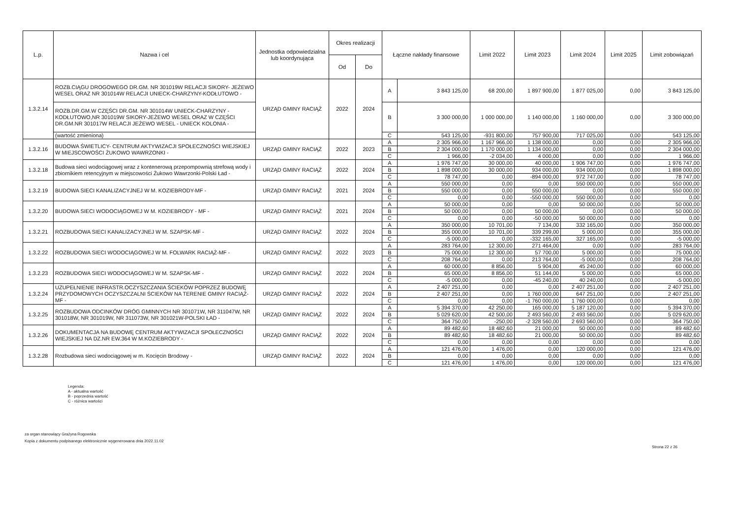| L.p. | Nazwa i cel | Jednostka odpowiedzialna lub koordynująca | Okres realizacji | | Łączne nakłady finansowe | | Limit 2022 | Limit 2023 | Limit 2024 | Limit 2025 | Limit zobowiązań |
| --- | --- | --- | --- | --- | --- | --- | --- | --- | --- | --- | --- |
| | | | Od | Do | | | | | | | |
| 1.3.2.14 | ROZB.CIĄGU DROGOWEGO DR.GM. NR 301019W RELACJI SIKORY- JEŻEWO WESEL ORAZ NR 301014W RELACJI UNIECK-CHARZYNY-KODŁUTOWO - | URZĄD GMINY RACIĄŻ | 2022 | 2024 | A | 3 843 125,00 | 68 200,00 | 1 897 900,00 | 1 877 025,00 | 0,00 | 3 843 125,00 |
| | ROZB.DR.GM.W CZĘŚCI DR.GM. NR 301014W UNIECK-CHARZYNY -KODŁUTOWO,NR 301019W SIKORY-JEŻEWO WESEL ORAZ W CZĘŚCI DR.GM.NR 301017W RELACJI JEŻEWO WESEL - UNIECK KOLONIA - | | | | B | 3 300 000,00 | 1 000 000,00 | 1 140 000,00 | 1 160 000,00 | 0,00 | 3 300 000,00 |
| | (wartość zmieniona) | | | | C | 543 125,00 | -931 800,00 | 757 900,00 | 717 025,00 | 0,00 | 543 125,00 |
| 1.3.2.16 | BUDOWA ŚWIETLICY- CENTRUM AKTYWIZACJI SPOŁECZNOŚCI WIEJSKIEJ W MIEJSCOWOŚCI ŻUKOWO WAWRZONKI - | URZĄD GMINY RACIĄŻ | 2022 | 2023 | A | 2 305 966,00 | 1 167 966,00 | 1 138 000,00 | 0,00 | 0,00 | 2 305 966,00 |
| | | | | | B | 2 304 000,00 | 1 170 000,00 | 1 134 000,00 | 0,00 | 0,00 | 2 304 000,00 |
| | | | | | C | 1 966,00 | -2 034,00 | 4 000,00 | 0,00 | 0,00 | 1 966,00 |
| 1.3.2.18 | Budowa sieci wodociągowej wraz z kontenerową przepompownią strefową wody i zbiornikiem retencyjnym w miejscowości Żukowo Wawrzonki-Polski Ład - | URZĄD GMINY RACIĄŻ | 2022 | 2024 | A | 1 976 747,00 | 30 000,00 | 40 000,00 | 1 906 747,00 | 0,00 | 1 976 747,00 |
| | | | | | B | 1 898 000,00 | 30 000,00 | 934 000,00 | 934 000,00 | 0,00 | 1 898 000,00 |
| | | | | | C | 78 747,00 | 0,00 | -894 000,00 | 972 747,00 | 0,00 | 78 747,00 |
| 1.3.2.19 | BUDOWA SIECI KANALIZACYJNEJ W M. KOZIEBRODY-MF - | URZĄD GMINY RACIĄŻ | 2021 | 2024 | A | 550 000,00 | 0,00 | 0,00 | 550 000,00 | 0,00 | 550 000,00 |
| | | | | | B | 550 000,00 | 0,00 | 550 000,00 | 0,00 | 0,00 | 550 000,00 |
| | | | | | C | 0,00 | 0,00 | -550 000,00 | 550 000,00 | 0,00 | 0,00 |
| 1.3.2.20 | BUDOWA SIECI WODOCIĄGOWEJ W M. KOZIEBRODY - MF - | URZĄD GMINY RACIĄŻ | 2021 | 2024 | A | 50 000,00 | 0,00 | 0,00 | 50 000,00 | 0,00 | 50 000,00 |
| | | | | | B | 50 000,00 | 0,00 | 50 000,00 | 0,00 | 0,00 | 50 000,00 |
| | | | | | C | 0,00 | 0,00 | -50 000,00 | 50 000,00 | 0,00 | 0,00 |
| 1.3.2.21 | ROZBUDOWA SIECI KANALIZACYJNEJ W M. SZAPSK-MF - | URZĄD GMINY RACIĄŻ | 2022 | 2024 | A | 350 000,00 | 10 701,00 | 7 134,00 | 332 165,00 | 0,00 | 350 000,00 |
| | | | | | B | 355 000,00 | 10 701,00 | 339 299,00 | 5 000,00 | 0,00 | 355 000,00 |
| | | | | | C | -5 000,00 | 0,00 | -332 165,00 | 327 165,00 | 0,00 | -5 000,00 |
| 1.3.2.22 | ROZBUDOWA SIECI WODOCIĄGOWEJ W M. FOLWARK RACIĄŻ-MF - | URZĄD GMINY RACIĄŻ | 2022 | 2023 | A | 283 764,00 | 12 300,00 | 271 464,00 | 0,00 | 0,00 | 283 764,00 |
| | | | | | B | 75 000,00 | 12 300,00 | 57 700,00 | 5 000,00 | 0,00 | 75 000,00 |
| | | | | | C | 208 764,00 | 0,00 | 213 764,00 | -5 000,00 | 0,00 | 208 764,00 |
| 1.3.2.23 | ROZBUDOWA SIECI WODOCIĄGOWEJ W M. SZAPSK-MF - | URZĄD GMINY RACIĄŻ | 2022 | 2024 | A | 60 000,00 | 8 856,00 | 5 904,00 | 45 240,00 | 0,00 | 60 000,00 |
| | | | | | B | 65 000,00 | 8 856,00 | 51 144,00 | 5 000,00 | 0,00 | 65 000,00 |
| | | | | | C | -5 000,00 | 0,00 | -45 240,00 | 40 240,00 | 0,00 | -5 000,00 |
| 1.3.2.24 | UZUPEŁNIENIE INFRASTR.OCZYSZCZANIA ŚCIEKÓW POPRZEZ BUDOWĘ PRZYDOMOWYCH OCZYSZCZALNI ŚCIEKÓW NA TERENIE GMINY RACIĄŻ-MF - | URZĄD GMINY RACIĄŻ | 2022 | 2024 | A | 2 407 251,00 | 0,00 | 0,00 | 2 407 251,00 | 0,00 | 2 407 251,00 |
| | | | | | B | 2 407 251,00 | 0,00 | 1 760 000,00 | 647 251,00 | 0,00 | 2 407 251,00 |
| | | | | | C | 0,00 | 0,00 | -1 760 000,00 | 1 760 000,00 | 0,00 | 0,00 |
| 1.3.2.25 | ROZBUDOWA ODCINKÓW DRÓG GMINNYCH NR 301071W, NR 311047W, NR 301018W, NR 301019W, NR 311073W, NR 301021W-POLSKI ŁAD - | URZĄD GMINY RACIĄŻ | 2022 | 2024 | A | 5 394 370,00 | 42 250,00 | 165 000,00 | 5 187 120,00 | 0,00 | 5 394 370,00 |
| | | | | | B | 5 029 620,00 | 42 500,00 | 2 493 560,00 | 2 493 560,00 | 0,00 | 5 029 620,00 |
| | | | | | C | 364 750,00 | -250,00 | -2 328 560,00 | 2 693 560,00 | 0,00 | 364 750,00 |
| 1.3.2.26 | DOKUMENTACJA NA BUDOWĘ CENTRUM AKTYWIZACJI SPOŁECZNOŚCI WIEJSKIEJ NA DZ.NR EW.364 W M.KOZIEBRODY - | URZĄD GMINY RACIĄŻ | 2022 | 2024 | A | 89 482,60 | 18 482,60 | 21 000,00 | 50 000,00 | 0,00 | 89 482,60 |
| | | | | | B | 89 482,60 | 18 482,60 | 21 000,00 | 50 000,00 | 0,00 | 89 482,60 |
| | | | | | C | 0,00 | 0,00 | 0,00 | 0,00 | 0,00 | 0,00 |
| 1.3.2.28 | Rozbudowa sieci wodociągowej w m. Kocięcin Brodowy - | URZĄD GMINY RACIĄŻ | 2022 | 2024 | A | 121 476,00 | 1 476,00 | 0,00 | 120 000,00 | 0,00 | 121 476,00 |
| | | | | | B | 0,00 | 0,00 | 0,00 | 0,00 | 0,00 | 0,00 |
| | | | | | C | 121 476,00 | 1 476,00 | 0,00 | 120 000,00 | 0,00 | 121 476,00 |
Legenda:
A - aktualna wartość
B - poprzednia wartość
C - różnica wartości
za organ stanowiący Grażyna Rogowska
Kopia z dokumentu podpisanego elektronicznie wygenerowana dnia 2022.11.02
Strona 22 z 26